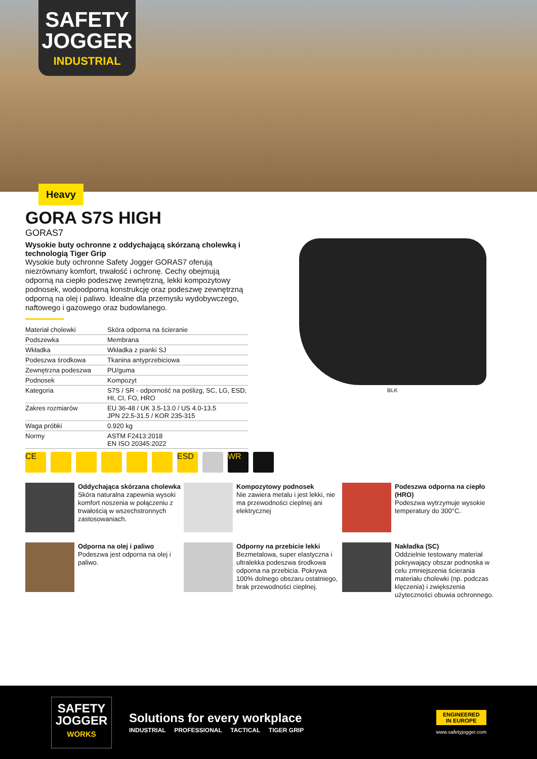SAFETY
JOGGER
INDUSTRIAL
Heavy
GORA S7S HIGH
GORAS7
Wysokie buty ochronne z oddychającą skórzaną cholewką i technologią Tiger Grip
Wysokie buty ochronne Safety Jogger GORAS7 oferują niezrównany komfort, trwałość i ochronę. Cechy obejmują odporną na ciepło podeszwę zewnętrzną, lekki kompozytowy podnosek, wodoodporną konstrukcję oraz podeszwę zewnętrzną odporną na olej i paliwo. Idealne dla przemysłu wydobywczego, naftowego i gazowego oraz budowlanego.
| Materiał cholewki | Skóra odporna na ścieranie |
| Podszewka | Membrana |
| Wkładka | Wkładka z pianki SJ |
| Podeszwa środkowa | Tkanina antyprzebiciowa |
| Zewnętrzna podeszwa | PU/guma |
| Podnosek | Kompozyt |
| Kategoria | S7S / SR - odporność na poślizg, SC, LG, ESD, HI, CI, FO, HRO |
| Zakres rozmiarów | EU 36-48 / UK 3.5-13.0 / US 4.0-13.5 JPN 22.5-31.5 / KOR 235-315 |
| Waga próbki | 0.920 kg |
| Normy | ASTM F2413:2018 EN ISO 20345:2022 |
BLK
CE ESD WR
Oddychająca skórzana cholewka
Skóra naturalna zapewnia wysoki komfort noszenia w połączeniu z trwałością w wszechstronnych zastosowaniach.
Kompozytowy podnosek
Nie zawiera metalu i jest lekki, nie ma przewodności cieplnej ani elektrycznej
Podeszwa odporna na ciepło (HRO)
Podeszwa wytrzymuje wysokie temperatury do 300°C.
Odporna na olej i paliwo
Podeszwa jest odporna na olej i paliwo.
Odporny na przebicie lekki
Bezmetalowa, super elastyczna i ultralekka podeszwa środkowa odporna na przebicia. Pokrywa 100% dolnego obszaru ostatniego, brak przewodności cieplnej.
Nakładka (SC)
Oddzielnie testowany materiał pokrywający obszar podnoska w celu zmniejszenia ścierania materiału cholewki (np. podczas klęczenia) i zwiększenia użyteczności obuwia ochronnego.
SAFETY
JOGGER
WORKS
Solutions for every workplace
INDUSTRIAL PROFESSIONAL TACTICAL TIGER GRIP
ENGINEERED
IN EUROPE
www.safetyjogger.com